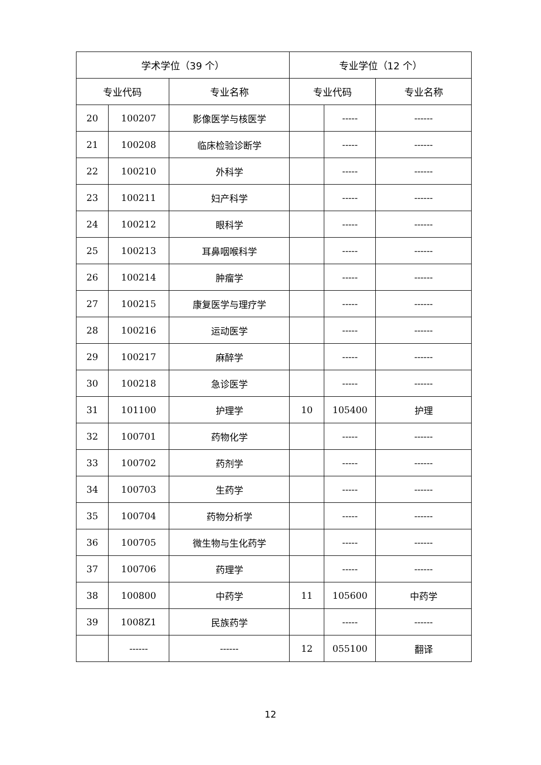| 学术学位（39 个） | | | 专业学位（12 个） | | |
| --- | --- | --- | --- | --- | --- |
| 专业代码 | | 专业名称 | 专业代码 | | 专业名称 |
| 20 | 100207 | 影像医学与核医学 | | ----- | ------ |
| 21 | 100208 | 临床检验诊断学 | | ----- | ------ |
| 22 | 100210 | 外科学 | | ----- | ------ |
| 23 | 100211 | 妇产科学 | | ----- | ------ |
| 24 | 100212 | 眼科学 | | ----- | ------ |
| 25 | 100213 | 耳鼻咽喉科学 | | ----- | ------ |
| 26 | 100214 | 肿瘤学 | | ----- | ------ |
| 27 | 100215 | 康复医学与理疗学 | | ----- | ------ |
| 28 | 100216 | 运动医学 | | ----- | ------ |
| 29 | 100217 | 麻醉学 | | ----- | ------ |
| 30 | 100218 | 急诊医学 | | ----- | ------ |
| 31 | 101100 | 护理学 | 10 | 105400 | 护理 |
| 32 | 100701 | 药物化学 | | ----- | ------ |
| 33 | 100702 | 药剂学 | | ----- | ------ |
| 34 | 100703 | 生药学 | | ----- | ------ |
| 35 | 100704 | 药物分析学 | | ----- | ------ |
| 36 | 100705 | 微生物与生化药学 | | ----- | ------ |
| 37 | 100706 | 药理学 | | ----- | ------ |
| 38 | 100800 | 中药学 | 11 | 105600 | 中药学 |
| 39 | 1008Z1 | 民族药学 | | ----- | ------ |
| | ------ | ------ | 12 | 055100 | 翻译 |
12